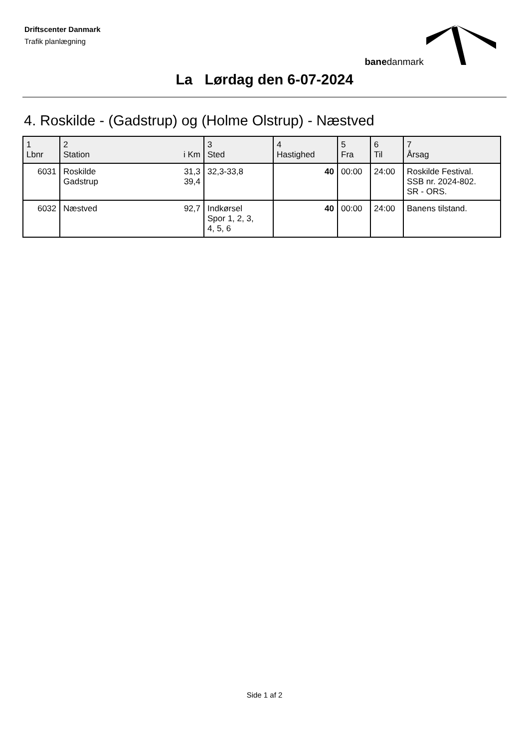Driftscenter Danmark
Trafik planlægning
banedanmark
La Lørdag den 6-07-2024
4. Roskilde - (Gadstrup) og (Holme Olstrup) - Næstved
| 1 Lbnr | 2 Station i Km | 3 Sted | 4 Hastighed | 5 Fra | 6 Til | 7 Årsag |
| --- | --- | --- | --- | --- | --- | --- |
| 6031 | Roskilde 31,3 Gadstrup 39,4 | 32,3-33,8 | 40 | 00:00 | 24:00 | Roskilde Festival. SSB nr. 2024-802. SR - ORS. |
| 6032 | Næstved 92,7 | Indkørsel Spor 1, 2, 3, 4, 5, 6 | 40 | 00:00 | 24:00 | Banens tilstand. |
Side 1 af 2